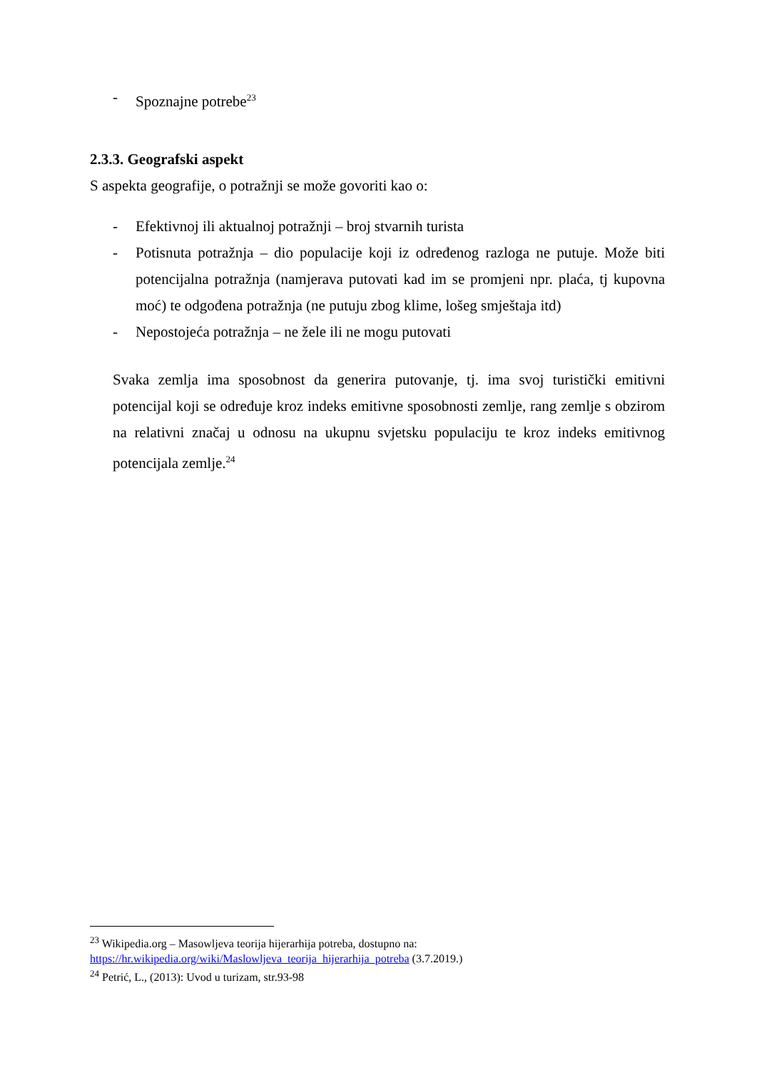- Spoznajne potrebe<sup>23</sup>
2.3.3. Geografski aspekt
S aspekta geografije, o potražnji se može govoriti kao o:
- Efektivnoj ili aktualnoj potražnji – broj stvarnih turista
- Potisnuta potražnja – dio populacije koji iz određenog razloga ne putuje. Može biti potencijalna potražnja (namjerava putovati kad im se promjeni npr. plaća, tj kupovna moć) te odgođena potražnja (ne putuju zbog klime, lošeg smještaja itd)
- Nepostojeća potražnja – ne žele ili ne mogu putovati
Svaka zemlja ima sposobnost da generira putovanje, tj. ima svoj turistički emitivni potencijal koji se određuje kroz indeks emitivne sposobnosti zemlje, rang zemlje s obzirom na relativni značaj u odnosu na ukupnu svjetsku populaciju te kroz indeks emitivnog potencijala zemlje.<sup>24</sup>
<sup>23</sup> Wikipedia.org – Masowljeva teorija hijerarhija potreba, dostupno na:
https://hr.wikipedia.org/wiki/Maslowljeva_teorija_hijerarhija_potreba (3.7.2019.)
<sup>24</sup> Petrić, L., (2013): Uvod u turizam, str.93-98